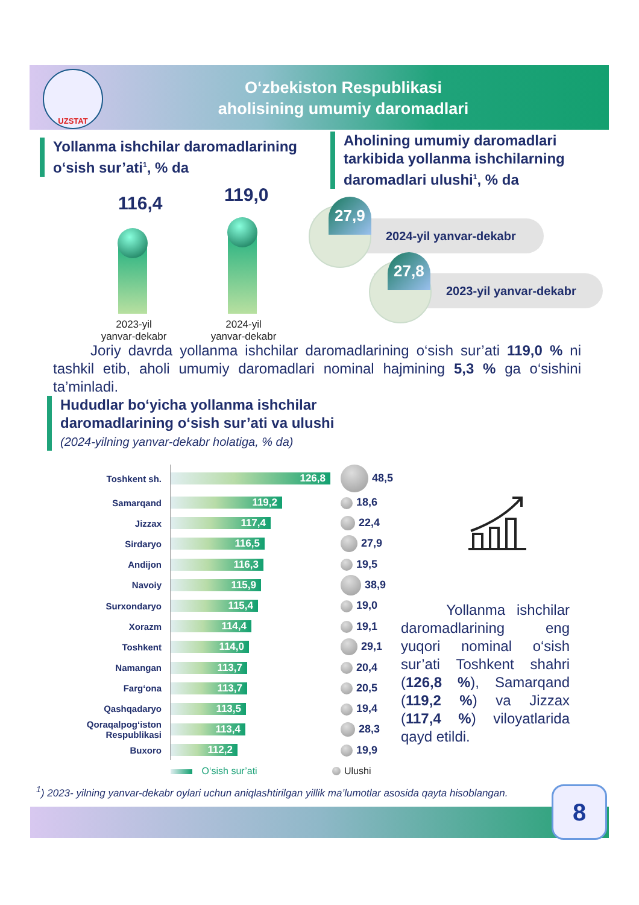UZSTAT
O‘zbekiston Respublikasi
aholisining umumiy daromadlari
Yollanma ishchilar daromadlarining
o‘sish sur’ati<sup>1</sup>, % da
Aholining umumiy daromadlari
tarkibida yollanma ishchilarning
daromadlari ulushi<sup>1</sup>, % da
116,4 119,0
2023-yil
yanvar-dekabr
2024-yil
yanvar-dekabr
2024-yil yanvar-dekabr
27,9
2023-yil yanvar-dekabr
27,8
Joriy davrda yollanma ishchilar daromadlarining o‘sish sur’ati 119,0 % ni tashkil etib, aholi umumiy daromadlari nominal hajmining 5,3 % ga o‘sishini ta’minladi.
Hududlar bo‘yicha yollanma ishchilar
daromadlarining o‘sish sur’ati va ulushi
(2024-yilning yanvar-dekabr holatiga, % da)
| Toshkent sh. | 126,8 | 48,5 |
| Samarqand | 119,2 | 18,6 |
| Jizzax | 117,4 | 22,4 |
| Sirdaryo | 116,5 | 27,9 |
| Andijon | 116,3 | 19,5 |
| Navoiy | 115,9 | 38,9 |
| Surxondaryo | 115,4 | 19,0 |
| Xorazm | 114,4 | 19,1 |
| Toshkent | 114,0 | 29,1 |
| Namangan | 113,7 | 20,4 |
| Farg‘ona | 113,7 | 20,5 |
| Qashqadaryo | 113,5 | 19,4 |
| Qoraqalpog‘iston Respublikasi | 113,4 | 28,3 |
| Buxoro | 112,2 | 19,9 |
| | O‘sish sur’ati | Ulushi |
Yollanma ishchilar daromadlarining eng yuqori nominal o‘sish sur’ati Toshkent shahri (126,8 %), Samarqand (119,2 %) va Jizzax (117,4 %) viloyatlarida qayd etildi.
<sup>1</sup>) 2023- yilning yanvar-dekabr oylari uchun aniqlashtirilgan yillik ma’lumotlar asosida qayta hisoblangan.
8